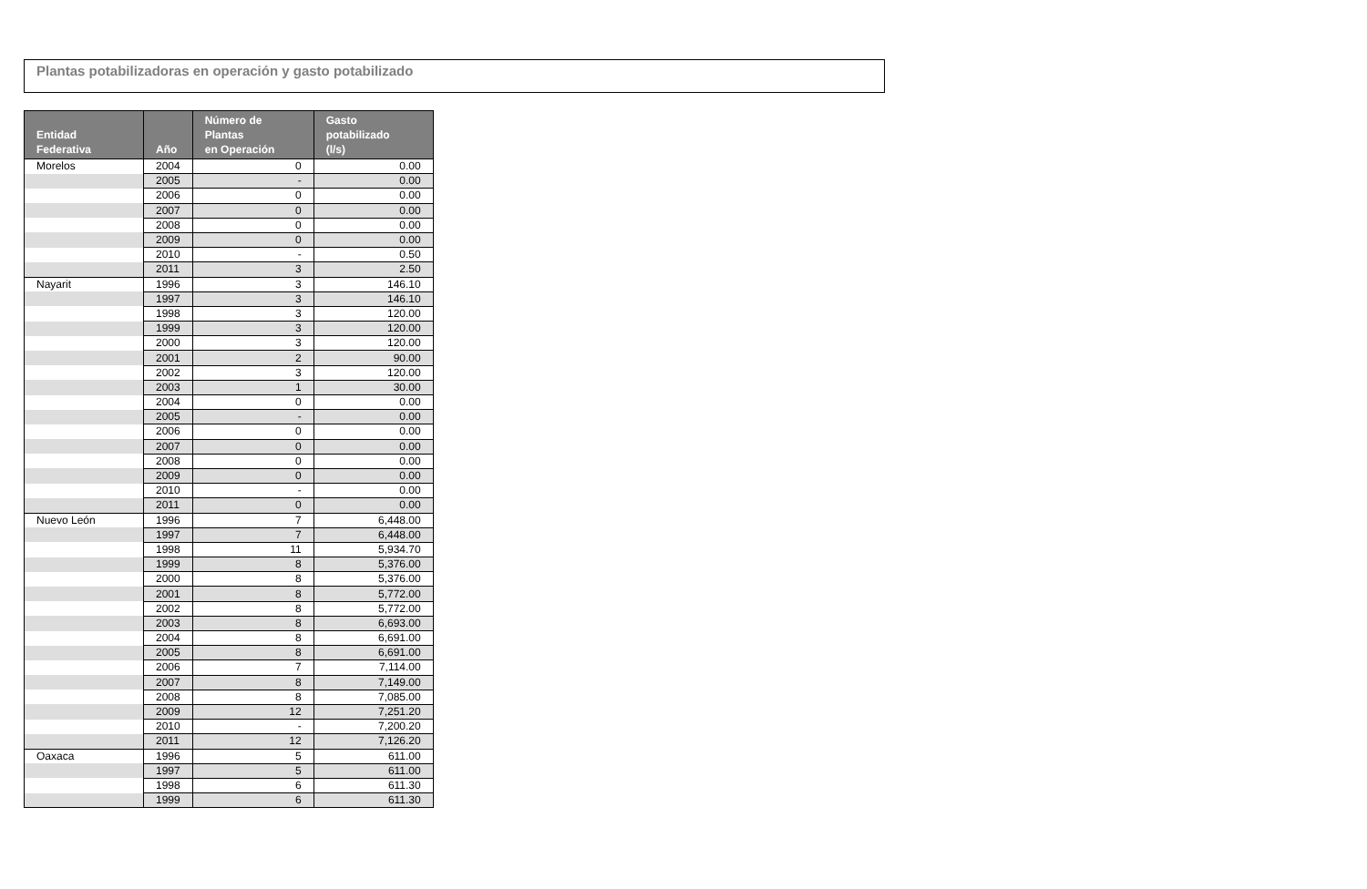Plantas potabilizadoras en operación y gasto potabilizado
| Entidad Federativa | Año | Número de Plantas en Operación | Gasto potabilizado (l/s) |
| --- | --- | --- | --- |
| Morelos | 2004 | 0 | 0.00 |
| | 2005 | - | 0.00 |
| | 2006 | 0 | 0.00 |
| | 2007 | 0 | 0.00 |
| | 2008 | 0 | 0.00 |
| | 2009 | 0 | 0.00 |
| | 2010 | - | 0.50 |
| | 2011 | 3 | 2.50 |
| Nayarit | 1996 | 3 | 146.10 |
| | 1997 | 3 | 146.10 |
| | 1998 | 3 | 120.00 |
| | 1999 | 3 | 120.00 |
| | 2000 | 3 | 120.00 |
| | 2001 | 2 | 90.00 |
| | 2002 | 3 | 120.00 |
| | 2003 | 1 | 30.00 |
| | 2004 | 0 | 0.00 |
| | 2005 | - | 0.00 |
| | 2006 | 0 | 0.00 |
| | 2007 | 0 | 0.00 |
| | 2008 | 0 | 0.00 |
| | 2009 | 0 | 0.00 |
| | 2010 | - | 0.00 |
| | 2011 | 0 | 0.00 |
| Nuevo León | 1996 | 7 | 6,448.00 |
| | 1997 | 7 | 6,448.00 |
| | 1998 | 11 | 5,934.70 |
| | 1999 | 8 | 5,376.00 |
| | 2000 | 8 | 5,376.00 |
| | 2001 | 8 | 5,772.00 |
| | 2002 | 8 | 5,772.00 |
| | 2003 | 8 | 6,693.00 |
| | 2004 | 8 | 6,691.00 |
| | 2005 | 8 | 6,691.00 |
| | 2006 | 7 | 7,114.00 |
| | 2007 | 8 | 7,149.00 |
| | 2008 | 8 | 7,085.00 |
| | 2009 | 12 | 7,251.20 |
| | 2010 | - | 7,200.20 |
| | 2011 | 12 | 7,126.20 |
| Oaxaca | 1996 | 5 | 611.00 |
| | 1997 | 5 | 611.00 |
| | 1998 | 6 | 611.30 |
| | 1999 | 6 | 611.30 |